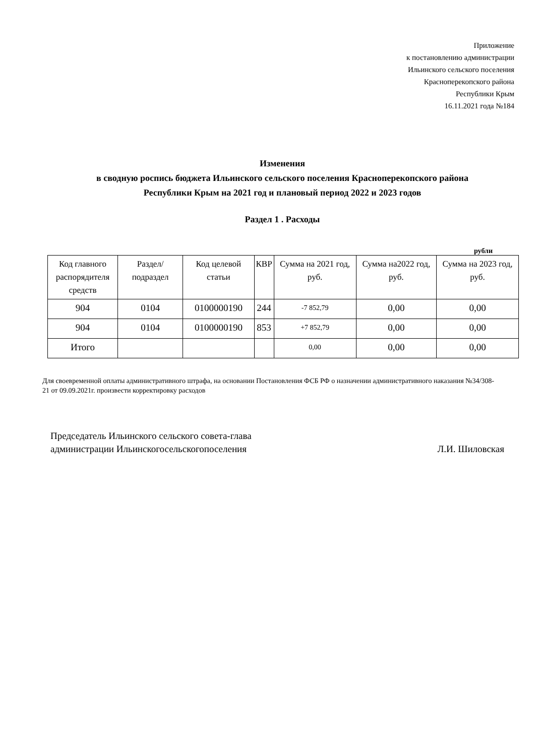Приложение
к постановлению администрации
Ильинского сельского поселения
Красноперекопского района
Республики Крым
16.11.2021 года №184
Изменения
в сводную роспись бюджета Ильинского сельского поселения Красноперекопского района
Республики Крым на 2021 год и плановый период 2022 и 2023 годов
Раздел 1 . Расходы
рубли
| Код главного распорядителя средств | Раздел/ подраздел | Код целевой статьи | КВР | Сумма на 2021 год, руб. | Сумма на2022 год, руб. | Сумма на 2023 год, руб. |
| --- | --- | --- | --- | --- | --- | --- |
| 904 | 0104 | 0100000190 | 244 | -7 852,79 | 0,00 | 0,00 |
| 904 | 0104 | 0100000190 | 853 | +7 852,79 | 0,00 | 0,00 |
| Итого | | | | 0,00 | 0,00 | 0,00 |
Для своевременной оплаты административного штрафа, на основании Постановления ФСБ РФ о назначении административного наказания №34/308-21 от 09.09.2021г. произвести корректировку расходов
Председатель Ильинского сельского совета-глава
администрации Ильинскогосельскогопоселения
Л.И. Шиловская